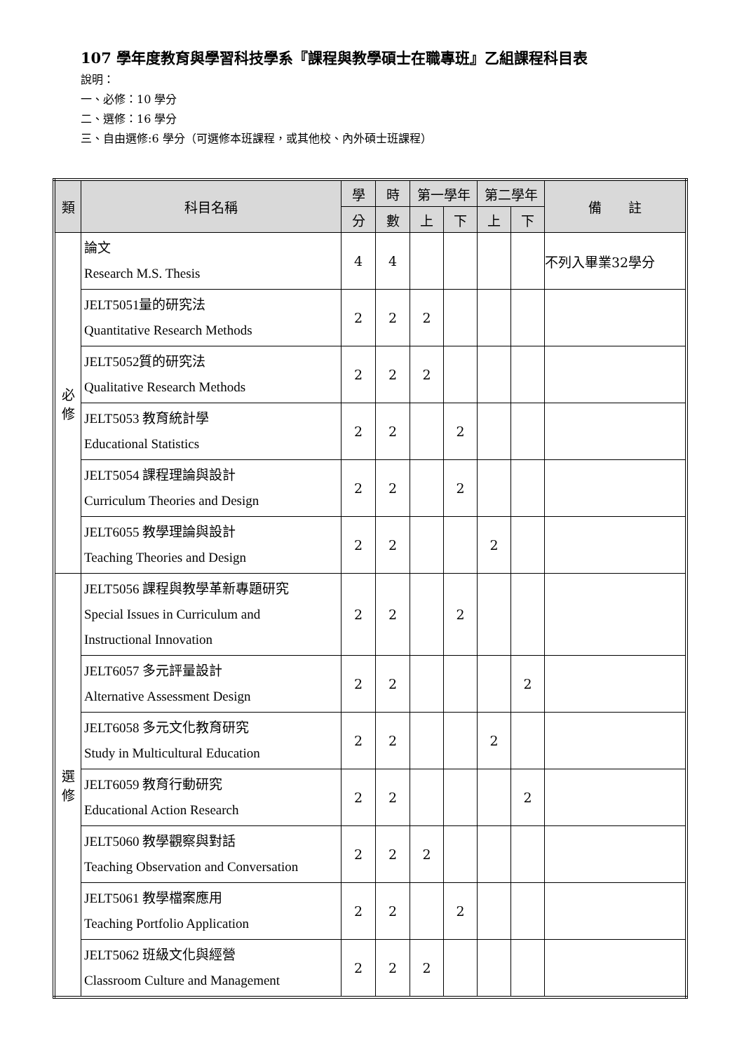107 學年度教育與學習科技學系『課程與教學碩士在職專班』乙組課程科目表
說明：
一、必修：10 學分
二、選修：16 學分
三、自由選修:6 學分（可選修本班課程，或其他校、內外碩士班課程）
| 類 | 科目名稱 | 學 | 時 | 第一學年 | | 第二學年 | | 備 註 |
| --- | --- | --- | --- | --- | --- | --- | --- | --- |
| | | 分 | 數 | 上 | 下 | 上 | 下 | |
| 必 修 | 論文 Research M.S. Thesis | 4 | 4 | | | | | 不列入畢業32學分 |
| | JELT5051量的研究法 Quantitative Research Methods | 2 | 2 | 2 | | | | |
| | JELT5052質的研究法 Qualitative Research Methods | 2 | 2 | 2 | | | | |
| | JELT5053 教育統計學 Educational Statistics | 2 | 2 | | 2 | | | |
| | JELT5054 課程理論與設計 Curriculum Theories and Design | 2 | 2 | | 2 | | | |
| | JELT6055 教學理論與設計 Teaching Theories and Design | 2 | 2 | | | 2 | | |
| 選 修 | JELT5056 課程與教學革新專題研究 Special Issues in Curriculum and Instructional Innovation | 2 | 2 | | 2 | | | |
| | JELT6057 多元評量設計 Alternative Assessment Design | 2 | 2 | | | | 2 | |
| | JELT6058 多元文化教育研究 Study in Multicultural Education | 2 | 2 | | | 2 | | |
| | JELT6059 教育行動研究 Educational Action Research | 2 | 2 | | | | 2 | |
| | JELT5060 教學觀察與對話 Teaching Observation and Conversation | 2 | 2 | 2 | | | | |
| | JELT5061 教學檔案應用 Teaching Portfolio Application | 2 | 2 | | 2 | | | |
| | JELT5062 班級文化與經營 Classroom Culture and Management | 2 | 2 | 2 | | | | |